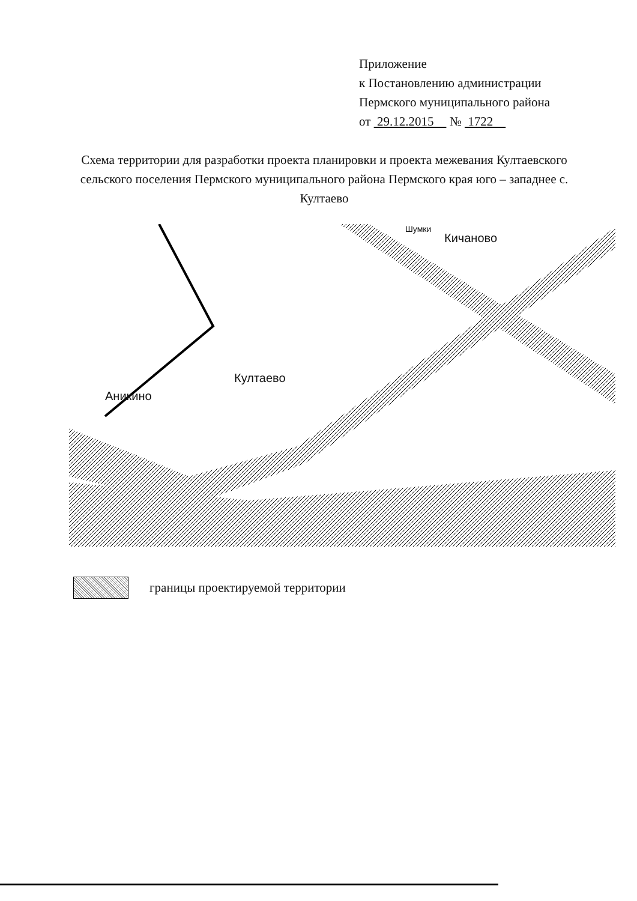Приложение
к Постановлению администрации
Пермского муниципального района
от 29.12.2015 № 1722
Схема территории для разработки проекта планировки и проекта межевания Култаевского сельского поселения Пермского муниципального района Пермского края юго – западнее с. Култаево
Кичаново
Култаево
Аникино
Шумки
границы проектируемой территории